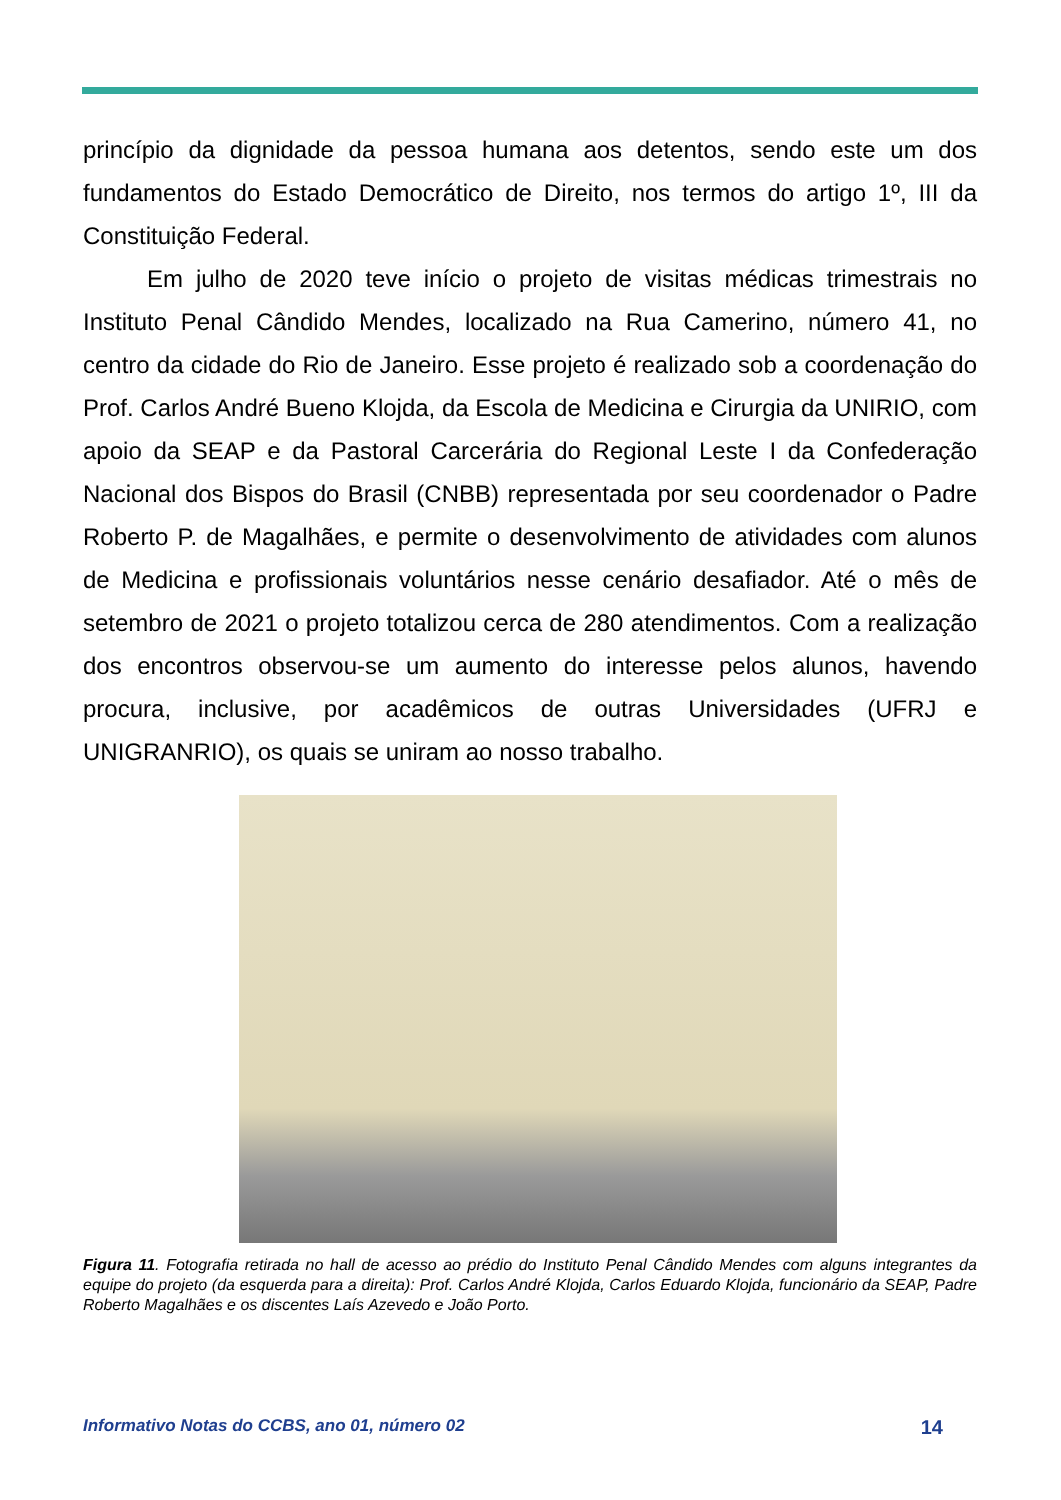princípio da dignidade da pessoa humana aos detentos, sendo este um dos fundamentos do Estado Democrático de Direito, nos termos do artigo 1º, III da Constituição Federal.
Em julho de 2020 teve início o projeto de visitas médicas trimestrais no Instituto Penal Cândido Mendes, localizado na Rua Camerino, número 41, no centro da cidade do Rio de Janeiro. Esse projeto é realizado sob a coordenação do Prof. Carlos André Bueno Klojda, da Escola de Medicina e Cirurgia da UNIRIO, com apoio da SEAP e da Pastoral Carcerária do Regional Leste I da Confederação Nacional dos Bispos do Brasil (CNBB) representada por seu coordenador o Padre Roberto P. de Magalhães, e permite o desenvolvimento de atividades com alunos de Medicina e profissionais voluntários nesse cenário desafiador. Até o mês de setembro de 2021 o projeto totalizou cerca de 280 atendimentos. Com a realização dos encontros observou-se um aumento do interesse pelos alunos, havendo procura, inclusive, por acadêmicos de outras Universidades (UFRJ e UNIGRANRIO), os quais se uniram ao nosso trabalho.
Figura 11. Fotografia retirada no hall de acesso ao prédio do Instituto Penal Cândido Mendes com alguns integrantes da equipe do projeto (da esquerda para a direita): Prof. Carlos André Klojda, Carlos Eduardo Klojda, funcionário da SEAP, Padre Roberto Magalhães e os discentes Laís Azevedo e João Porto.
Informativo Notas do CCBS, ano 01, número 02 14